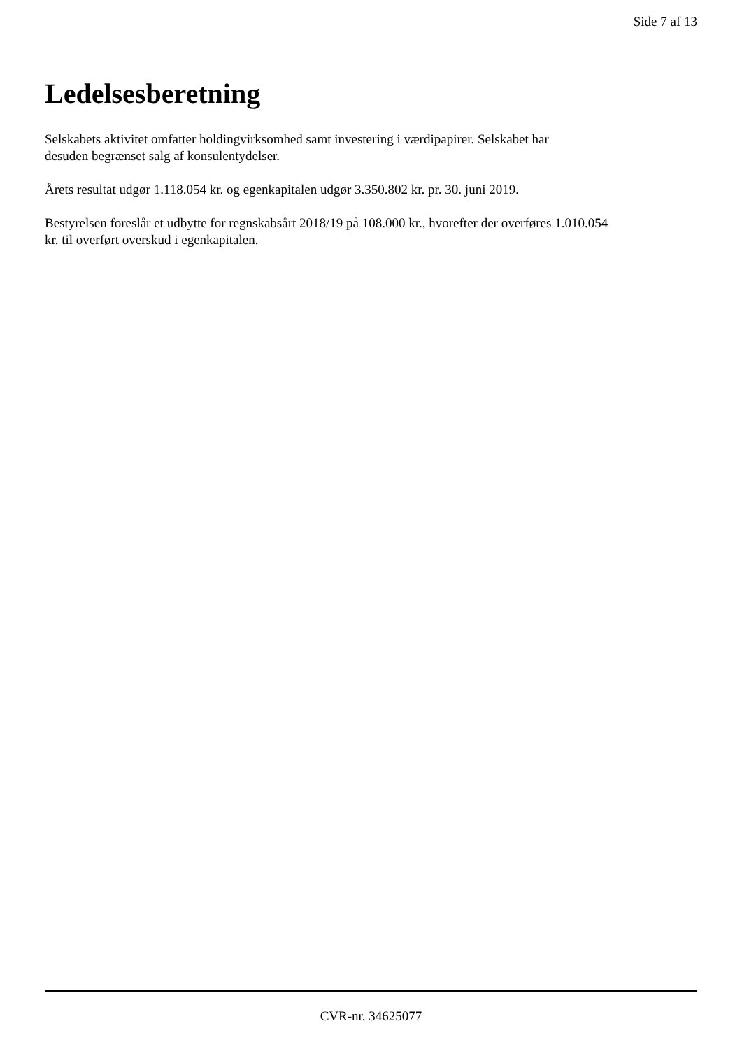Side 7 af 13
Ledelsesberetning
Selskabets aktivitet omfatter holdingvirksomhed samt investering i værdipapirer. Selskabet har
desuden begrænset salg af konsulentydelser.
Årets resultat udgør 1.118.054 kr. og egenkapitalen udgør 3.350.802 kr. pr. 30. juni 2019.
Bestyrelsen foreslår et udbytte for regnskabsårt 2018/19 på 108.000 kr., hvorefter der overføres 1.010.054
kr. til overført overskud i egenkapitalen.
CVR-nr. 34625077